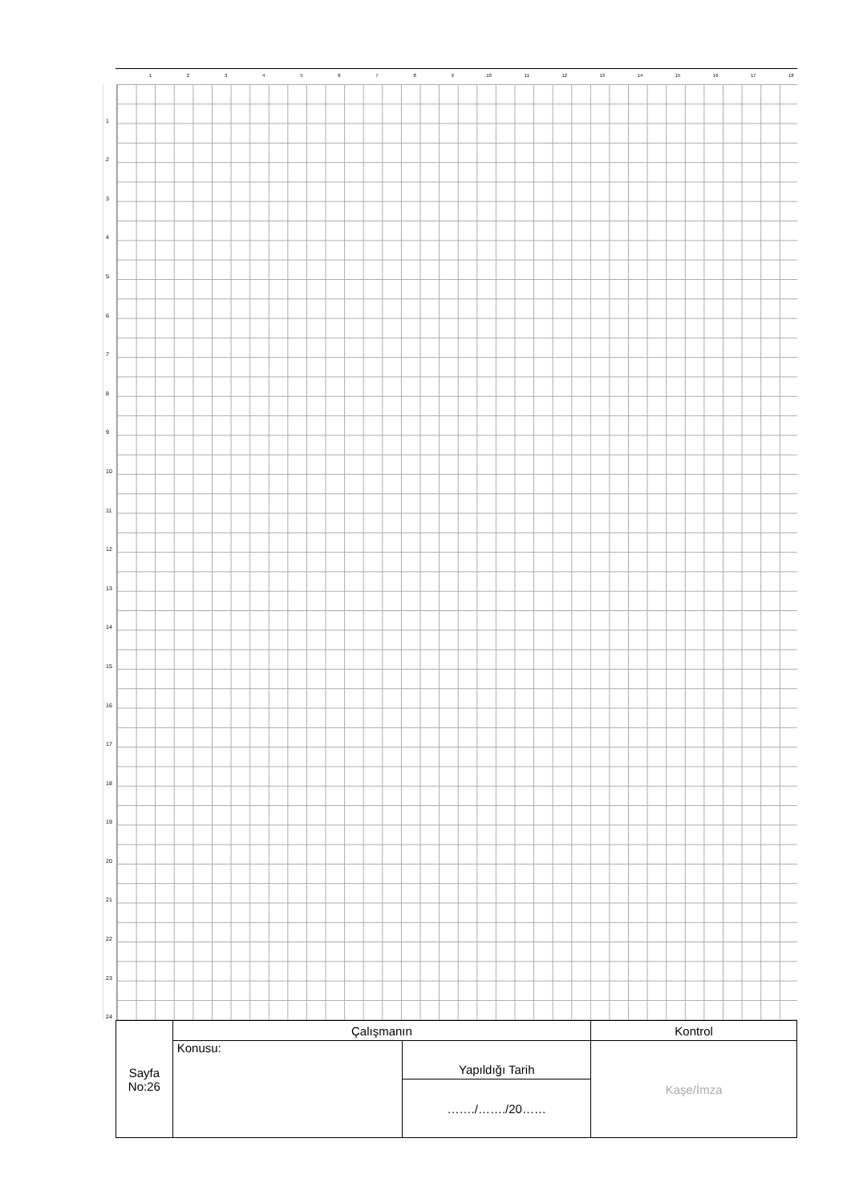1 2 3 4 5 6 7 8 9 10 11 12 13 14 15 16 17 18
1
2
3
4
5
6
7
8
9
10
11
12
13
14
15
16
17
18
19
20
21
22
23
24
| Sayfa No:26 | Çalışmanın | | Kontrol |
| | Konusu: | Yapıldığı Tarih | Kaşe/İmza |
| | | ……./……./20…… | |